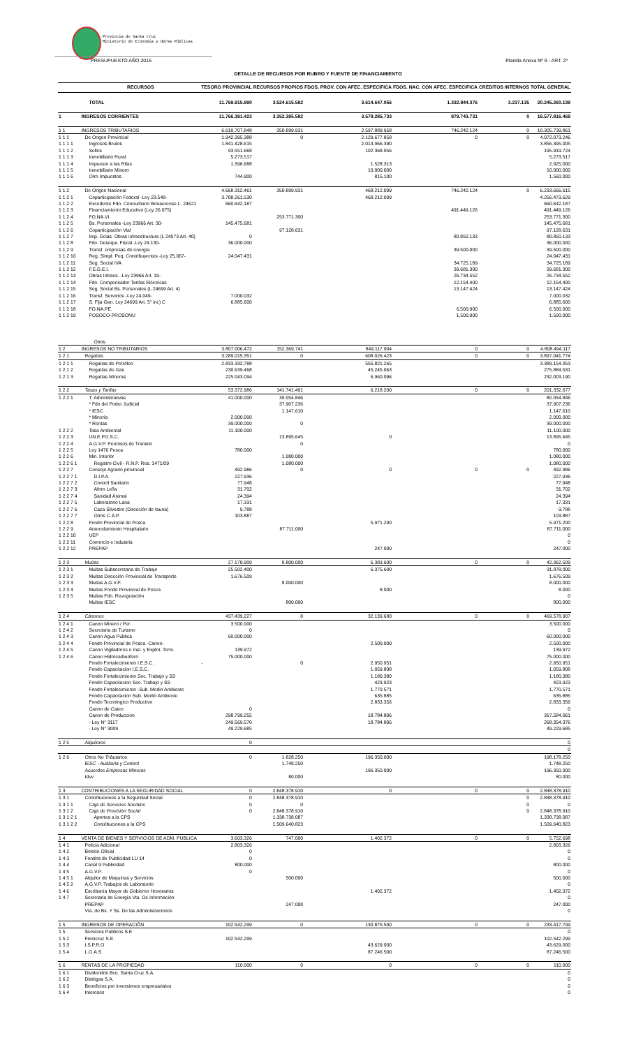Provincia de Santa Cruz
Ministerio de Economía y Obras Públicas
PRESUPUESTO AÑO 2015 Planilla Anexa Nº 9 - ART. 2º
DETALLE DE RECURSOS POR RUBRO Y FUENTE DE FINANCIAMIENTO
| | RECURSOS | TESORO PROVINCIAL | RECURSOS PROPIOS | FDOS. PROV. CON AFEC. ESPECIFICA | FDOS. NAC. CON AFEC. ESPECIFICA | CREDITOS INTERNOS | TOTAL GENERAL |
| --- | --- | --- | --- | --- | --- | --- | --- |
| | TOTAL | 11.769.915.990 | 3.524.615.582 | 3.614.647.056 | 1.332.844.376 | 3.237.135 | 20.245.260.139 |
| 1 | INGRESOS CORRIENTES | 11.766.391.423 | 3.352.395.582 | 3.579.285.733 | 879.743.731 | 0 | 19.577.816.469 |
| 1 1 | INGRESOS TRIBUTARIOS | 6.610.707.848 | 350.899.931 | 2.597.889.958 | 746.242.124 | 0 | 10.305.739.861 |
| 1 1 1 | De Origen Provincial | 1.942.395.388 | 0 | 2.129.677.858 | 0 | 0 | 4.072.073.246 |
| 1 1 1 1 | Ingresos Brutos | 1.841.428.615 | | 2.014.966.390 | | | 3.856.395.005 |
| 1 1 1 2 | Sellos | 93.551.668 | | 102.368.056 | | | 195.919.724 |
| 1 1 1 3 | Inmobiliario Rural | 5.273.517 | | | | | 5.273.517 |
| 1 1 1 4 | Impuesto a las Rifas | 1.396.688 | | 1.528.313 | | | 2.925.000 |
| 1 1 1 5 | Inmobiliario Minero | | | 10.000.000 | | | 10.000.000 |
| 1 1 1 6 | Otro Impuestos | 744.900 | | 815.100 | | | 1.560.000 |
| 1 1 2 | De Origen Nacional | 4.668.312.461 | 350.899.931 | 468.212.099 | 746.242.124 | 0 | 6.233.666.615 |
| 1 1 2 1 | Coparticipación Federal -Ley 23.548- | 3.788.261.530 | | 468.212.099 | | | 4.256.473.629 |
| 1 1 2 2 | Excedente Fdo. Conourbano Bonaerense L. 24621 | 660.642.187 | | | | | 660.642.187 |
| 1 1 2 3 | Financiamiento Educativo (Ley 26.075) | | | | 491.449.126 | | 491.449.126 |
| 1 1 2 4 | FO.NA.VI. | | 253.771.300 | | | | 253.771.300 |
| 1 1 2 5 | Bs. Personales -Ley 23966 Art. 30- | 145.475.681 | | | | | 145.475.681 |
| 1 1 2 6 | Coparticipación Vial | | 97.128.631 | | | | 97.128.631 |
| 1 1 2 7 | Imp. Gcias. Obras infraestructura (L 24073 Art. 40) | 0 | | | 80.850.133 | | 80.850.133 |
| 1 1 2 8 | Fdo. Desequi. Fiscal -Ley 24.130- | 36.000.000 | | | | | 36.000.000 |
| 1 1 2 9 | Transf. empresas de energía | | | | 39.500.000 | | 39.500.000 |
| 1 1 2 10 | Reg. Simpl. Peq. Contribuyentes -Ley 25.067- | 24.047.431 | | | | | 24.047.431 |
| 1 1 2 11 | Seg. Social IVA | | | | 34.725.189 | | 34.725.189 |
| 1 1 2 12 | F.E.D.E.I. | | | | 39.681.300 | | 39.681.300 |
| 1 1 2 13 | Obras Infraes. -Ley 23966 Art. 19- | | | | 26.734.552 | | 26.734.552 |
| 1 1 2 14 | Fdo. Compensador Tarifas Eléctricas | | | | 12.154.400 | | 12.154.400 |
| 1 1 2 15 | Seg. Social Bs. Personales (L 24699 Art. 4) | | | | 13.147.424 | | 13.147.424 |
| 1 1 2 16 | Transf. Servicios -Ley 24.049- | 7.000.032 | | | | | 7.000.032 |
| 1 1 2 17 | S. Fija Gan. Ley 24699 Art. 5° inc) C | 6.885.600 | | | | | 6.885.600 |
| 1 1 2 18 | FO.NA.PE. | | | | 6.500.000 | | 6.500.000 |
| 1 1 2 19 | POSOCO-PROSONU | | | | 1.500.000 | | 1.500.000 |
| | Otros | | | | | | |
| 1 2 | INGRESOS NO TRIBUTARIOS | 3.807.006.472 | 152.369.741 | 849.117.904 | 0 | 0 | 4.808.494.117 |
| 1 2 1 | Regalías | 3.289.015.351 | 0 | 608.026.423 | 0 | 0 | 3.897.041.774 |
| 1 2 1 1 | Regalías de Petróleo | 2.833.332.788 | | 555.821.265 | | | 3.389.154.053 |
| 1 2 1 2 | Regalías de Gas | 230.639.468 | | 45.245.063 | | | 275.884.531 |
| 1 2 1 3 | Regalías Mineras | 225.043.094 | | 6.960.096 | | | 232.003.190 |
| 1 2 2 | Tasas y Tarifas | 53.372.986 | 141.741.491 | 6.218.200 | 0 | 0 | 201.332.677 |
| 1 2 2 1 | T. Administrativas | 41.000.000 | 39.054.846 | | | | 80.054.846 |
| | * Fdo del Poder Judicial | | 37.907.236 | | | | 37.907.236 |
| | * IESC | | 1.147.610 | | | | 1.147.610 |
| | * Mineria | 2.000.000 | | | | | 2.000.000 |
| | * Rentas | 39.000.000 | 0 | | | | 39.000.000 |
| 1 2 2 2 | Tasa Ambiental | 11.100.000 | | | | | 11.100.000 |
| 1 2 2 3 | UN.E.PO.S.C. | | 13.895.645 | 0 | | | 13.895.645 |
| 1 2 2 4 | A.G.V.P. Permisos de Transito | | 0 | | | | 0 |
| 1 2 2 5 | Ley 1476 Pesca | 780.000 | | | | | 780.000 |
| 1 2 2 6 | Min. Interior | | 1.080.000 | | | | 1.080.000 |
| 1 2 2 6 1 | Registro Civil - R.N.P. Res. 1471/09 | | 1.080.000 | | | | 1.080.000 |
| 1 2 2 7 | Consejo Agrario provincial | 492.986 | 0 | 0 | 0 | 0 | 492.986 |
| 1 2 2 7 1 | D.I.P.A. | 227.936 | | | | | 227.936 |
| 1 2 2 7 2 | Control Sanitario | 77.948 | | | | | 77.948 |
| 1 2 2 7 3 | Aforo Leña | 31.702 | | | | | 31.702 |
| 1 2 2 7 4 | Sanidad Animal | 24.394 | | | | | 24.394 |
| 1 2 2 7 5 | Laboratorio Lana | 17.331 | | | | | 17.331 |
| 1 2 2 7 6 | Caza Silvestre (Dirección de fauna) | 9.788 | | | | | 9.788 |
| 1 2 2 7 7 | Otros C.A.P. | 103.887 | | | | | 103.887 |
| 1 2 2 8 | Fondo Provincial de Pesca | | | 5.971.200 | | | 5.971.200 |
| 1 2 2 9 | Arancelamiento Hospitalario | | 87.711.000 | | | | 87.711.000 |
| 1 2 2 10 | UEP | | | | | | 0 |
| 1 2 2 11 | Comercio e industria | | | | | | 0 |
| 1 2 2 12 | PREPAP | | | 247.000 | | | 247.000 |
| 1 2 3 | Multas | 27.178.909 | 8.800.000 | 6.383.600 | 0 | 0 | 42.362.509 |
| 1 2 3 1 | Multas Subsecretaria de Trabajo | 25.502.400 | | 6.375.600 | | | 31.878.000 |
| 1 2 3 2 | Multas Dirección Provincial de Transporte | 1.676.509 | | | | | 1.676.509 |
| 1 2 3 3 | Multas A.G.V.P. | | 8.000.000 | | | | 8.000.000 |
| 1 2 3 4 | Multas Fondo Provincial de Pesca | | | 8.000 | | | 8.000 |
| 1 2 3 5 | Multas Fdo. Revegetación | | | | | | 0 |
| | Multas IESC | | 800.000 | | | | 800.000 |
| 1 2 4 | Cánones | 437.439.227 | 0 | 32.139.680 | 0 | 0 | 469.578.907 |
| 1 2 4 1 | Canon Minero / Per. | 3.500.000 | | | | | 3.500.000 |
| 1 2 4 2 | Secretaria de Turismo | 0 | | | | | 0 |
| 1 2 4 3 | Canon Agua Pública | 60.000.000 | | | | | 60.000.000 |
| 1 2 4 4 | Fondo Provincial de Pesca -Canon- | | | 2.500.000 | | | 2.500.000 |
| 1 2 4 5 | Canon Vigiladores e Inst. y Explot. Term. | 139.972 | | | | | 139.972 |
| 1 2 4 6 | Canon Hidrocarburifero | 75.000.000 | | | | | 75.000.000 |
| | Fondo Fortalecimiento I.E.S.C. | - | 0 | 2.950.951 | | | 2.950.951 |
| | Fondo Capacitacion I.E.S.C. | | | 1.059.808 | | | 1.059.808 |
| | Fondo Fortalecimiento Sec. Trabajo y SS | | | 1.180.380 | | | 1.180.380 |
| | Fondo Capacitacion Sec. Trabajo y SS | | | 423.923 | | | 423.923 |
| | Fondo Fortalecimiento -Sub. Medio Ambiente | | | 1.770.571 | | | 1.770.571 |
| | Fondo Capacitacion Sub. Medio Ambiente | | | 635.885 | | | 635.885 |
| | Fondo Tecnologico Productivo | | | 2.833.356 | | | 2.833.356 |
| | Canon de Cateo | 0 | | | | | 0 |
| | Canon de Produccion | 298.799.255 | | 18.784.806 | | | 317.584.061 |
| | - Ley N° 3117 | 249.569.570 | | 18.784.806 | | | 268.354.376 |
| | - Ley N° 3009 | 49.229.685 | | | | | 49.229.685 |
| 1 2 5 | Alquileres | 0 | | | | | 0 |
| | | | | | | | 0 |
| 1 2 6 | Otros No Tributarios | 0 | 1.828.250 | 196.350.000 | | | 198.178.250 |
| | IESC - Auditoria y Control | | 1.748.250 | | | | 1.748.250 |
| | Acuerdos Empresas Mineras | | | 196.350.000 | | | 196.350.000 |
| | Iduv | | 80.000 | | | | 80.000 |
| 1 3 | CONTRIBUCIONES A LA SEGURIDAD SOCIAL | 0 | 2.848.378.910 | 0 | 0 | 0 | 2.848.378.910 |
| 1 3 1 | Contribuciones a la Seguridad Social | 0 | 2.848.378.910 | | | 0 | 2.848.378.910 |
| 1 3 1 1 | Caja de Servicios Sociales | 0 | 0 | | | 0 | 0 |
| 1 3 1 2 | Caja de Previsión Social | 0 | 2.848.378.910 | | | 0 | 2.848.378.910 |
| 1 3 1 2 1 | Aportes a la CPS | | 1.338.738.087 | | | | 1.338.738.087 |
| 1 3 1 2 2 | Contribuciones a la CPS | | 1.509.640.823 | | | | 1.509.640.823 |
| 1 4 | VENTA DE BIENES Y SERVICIOS DE ADM. PUBLICA | 3.603.326 | 747.000 | 1.402.372 | 0 | 0 | 5.752.698 |
| 1 4 1 | Policía Adicional | 2.803.326 | | | | | 2.803.326 |
| 1 4 2 | Boletín Oficial | 0 | | | | | 0 |
| 1 4 3 | Fondos de Publicidad LU 14 | 0 | | | | | 0 |
| 1 4 4 | Canal 9 Publicidad | 800.000 | | | | | 800.000 |
| 1 4 5 | A.G.V.P. | 0 | | | | | 0 |
| 1 4 5 1 | Alquiler de Maquinas y Servicios | | 500.000 | | | | 500.000 |
| 1 4 5 2 | A.G.V.P. Trabajos de Laboratorio | | | | | | 0 |
| 1 4 6 | Escribanía Mayor de Gobierno Honorarios | | | 1.402.372 | | | 1.402.372 |
| 1 4 7 | Secretaria de Energía Vta. De Información | | | | | | 0 |
| | PREPAP | | 247.000 | | | | 247.000 |
| | Vta. de Bs. Y Ss. De las Administraciones | | | | | | 0 |
| 1 5 | INGRESOS DE OPERACIÓN | 102.542.299 | 0 | 130.875.500 | 0 | 0 | 233.417.799 |
| 1 5 | Servicios Públicos S.E | | | | | | 0 |
| 1 5 2 | Fomicruz S.E. | 102.542.299 | | | | | 102.542.299 |
| 1 5 3 | I.S.P.R.O | | | 43.629.000 | | | 43.629.000 |
| 1 5 4 | L.O.A.S | | | 87.246.500 | | | 87.246.500 |
| 1 6 | RENTAS DE LA PROPIEDAD | 110.000 | 0 | 0 | 0 | 0 | 110.000 |
| 1 6 1 | Dividendos Bco. Santa Cruz S.A. | | | | | | 0 |
| 1 6 2 | Distrigas S.A. | | | | | | 0 |
| 1 6 3 | Beneficios por inversiones empresariales | | | | | | 0 |
| 1 6 4 | Intereses | | | | | | 0 |